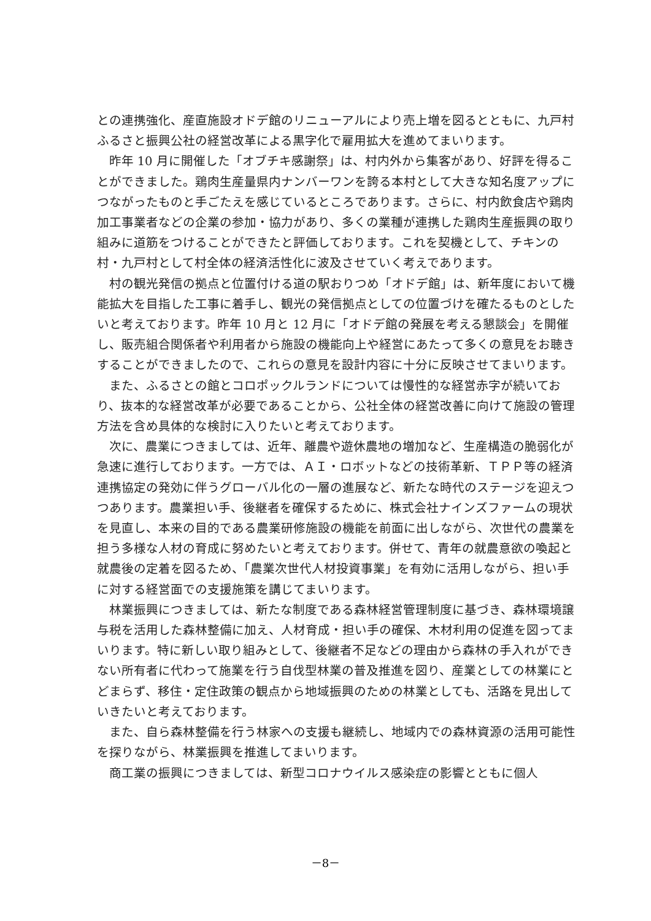との連携強化、産直施設オドデ館のリニューアルにより売上増を図るとともに、九戸村ふるさと振興公社の経営改革による黒字化で雇用拡大を進めてまいります。
昨年 10 月に開催した「オブチキ感謝祭」は、村内外から集客があり、好評を得ることができました。鶏肉生産量県内ナンバーワンを誇る本村として大きな知名度アップにつながったものと手ごたえを感じているところであります。さらに、村内飲食店や鶏肉加工事業者などの企業の参加・協力があり、多くの業種が連携した鶏肉生産振興の取り組みに道筋をつけることができたと評価しております。これを契機として、チキンの村・九戸村として村全体の経済活性化に波及させていく考えであります。
村の観光発信の拠点と位置付ける道の駅おりつめ「オドデ館」は、新年度において機能拡大を目指した工事に着手し、観光の発信拠点としての位置づけを確たるものとしたいと考えております。昨年 10 月と 12 月に「オドデ館の発展を考える懇談会」を開催し、販売組合関係者や利用者から施設の機能向上や経営にあたって多くの意見をお聴きすることができましたので、これらの意見を設計内容に十分に反映させてまいります。
また、ふるさとの館とコロポックルランドについては慢性的な経営赤字が続いており、抜本的な経営改革が必要であることから、公社全体の経営改善に向けて施設の管理方法を含め具体的な検討に入りたいと考えております。
次に、農業につきましては、近年、離農や遊休農地の増加など、生産構造の脆弱化が急速に進行しております。一方では、ＡＩ・ロボットなどの技術革新、ＴＰＰ等の経済連携協定の発効に伴うグローバル化の一層の進展など、新たな時代のステージを迎えつつあります。農業担い手、後継者を確保するために、株式会社ナインズファームの現状を見直し、本来の目的である農業研修施設の機能を前面に出しながら、次世代の農業を担う多様な人材の育成に努めたいと考えております。併せて、青年の就農意欲の喚起と就農後の定着を図るため、「農業次世代人材投資事業」を有効に活用しながら、担い手に対する経営面での支援施策を講じてまいります。
林業振興につきましては、新たな制度である森林経営管理制度に基づき、森林環境譲与税を活用した森林整備に加え、人材育成・担い手の確保、木材利用の促進を図ってまいります。特に新しい取り組みとして、後継者不足などの理由から森林の手入れができない所有者に代わって施業を行う自伐型林業の普及推進を図り、産業としての林業にとどまらず、移住・定住政策の観点から地域振興のための林業としても、活路を見出していきたいと考えております。
また、自ら森林整備を行う林家への支援も継続し、地域内での森林資源の活用可能性を探りながら、林業振興を推進してまいります。
商工業の振興につきましては、新型コロナウイルス感染症の影響とともに個人
－8－